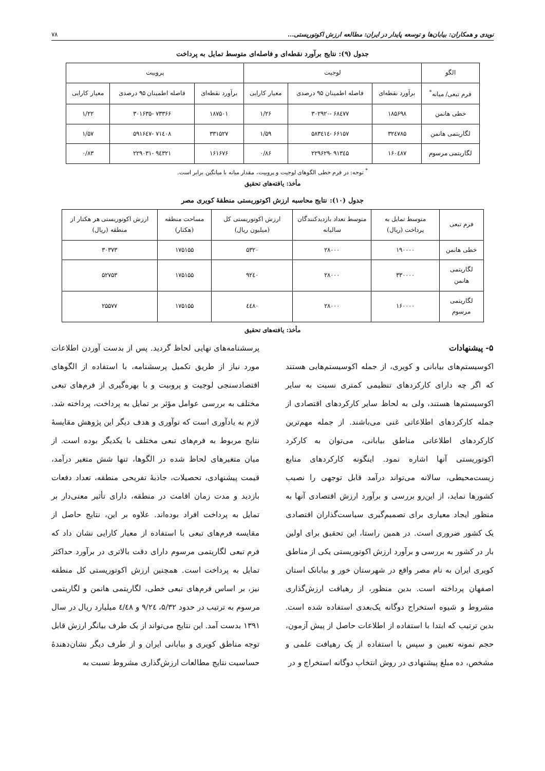نویدی و همکاران: بیابان‌ها و توسعه پایدار در ایران: مطالعه ارزش اکوتوریستی... ۷۸
جدول (۹): نتایج برآورد نقطه‌ای و فاصله‌ای متوسط تمایل به پرداخت
| الگو | لوجیت | | | پروبیت | | |
| --- | --- | --- | --- | --- | --- | --- |
| فرم تبعی/ میانه<sup>*</sup> | برآورد نقطه‌ای | فاصله اطمینان ۹۵ درصدی | معیار کارایی | برآورد نقطه‌ای | فاصله اطمینان ۹۵ درصدی | معیار کارایی |
| خطی هانمن | ۱۸۵۶۹۸ | ۶۸٤۷۷ -۳۰۲۹۲۰ | ۱/۲۶ | ۱۸۷۵۰۱ | ۷۳۳۶۶ -۳۰۱۶۳۵ | ۱/۲۲ |
| لگاریتمی هانمن | ۳۲٤۷۸۵ | ۶۶۱۵۷ -۵۸۳٤۱٤ | ۱/۵۹ | ۳۳۱۵۲۷ | ۷۱٤۰۸ -۵۹۱۶٤۷ | ۱/۵۷ |
| لگاریتمی مرسوم | ۱۶۰٤۸۷ | ۹۱۳٤۵ -۲۲۹۶۲۹ | ۰/۸۶ | ۱۶۱۶۷۶ | ۹٤۳۲۱ -۲۲۹۰۳۱ | ۰/۸۳ |
<sup>*</sup> توجه: در فرم خطی الگوهای لوجیت و پروبیت، مقدار میانه با میانگین برابر است.
مأخذ: یافته‌های تحقیق
جدول (۱۰): نتایج محاسبه ارزش اکوتوریستی منطقهٔ کویری مصر
| فرم تبعی | متوسط تمایل به پرداخت (ریال) | متوسط تعداد بازدیدکنندگان سالیانه | ارزش اکوتوریستی کل (میلیون ریال) | مساحت منطقه (هکتار) | ارزش اکوتوریستی هر هکتار از منطقه (ریال) |
| --- | --- | --- | --- | --- | --- |
| خطی هانمن | ۱۹۰۰۰۰ | ۲۸۰۰۰ | ۵۳۲۰ | ۱۷۵۱۵۵ | ۳۰۳۷۳ |
| لگاریتمی هانمن | ۳۳۰۰۰۰ | ۲۸۰۰۰ | ۹۲٤۰ | ۱۷۵۱۵۵ | ۵۲۷۵۳ |
| لگاریتمی مرسوم | ۱۶۰۰۰۰ | ۲۸۰۰۰ | ٤٤۸۰ | ۱۷۵۱۵۵ | ۲۵۵۷۷ |
مأخذ: یافته‌های تحقیق
۵- پیشنهادات
اکوسیستم‌های بیابانی و کویری، از جمله اکوسیستم‌هایی هستند که اگر چه دارای کارکردهای تنظیمی کمتری نسبت به سایر اکوسیستم‌ها هستند، ولی به لحاظ سایر کارکردهای اقتصادی از جمله کارکردهای اطلاعاتی غنی می‌باشند. از جمله مهم‌ترین کارکردهای اطلاعاتی مناطق بیابانی، می‌توان به کارکرد اکوتوریستی آنها اشاره نمود. اینگونه کارکردهای منابع زیست‌محیطی، سالانه می‌تواند درآمد قابل توجهی را نصیب کشورها نماید، از این‌رو بررسی و برآورد ارزش اقتصادی آنها به منظور ایجاد معیاری برای تصمیم‌گیری سیاست‌گذاران اقتصادی یک کشور ضروری است. در همین راستا، این تحقیق برای اولین بار در کشور به بررسی و برآورد ارزش اکوتوریستی یکی از مناطق کویری ایران به نام مصر واقع در شهرستان خور و بیابانک استان اصفهان پرداخته است. بدین منظور، از رهیافت ارزش‌گذاری مشروط و شیوه استخراج دوگانه یک‌بعدی استفاده شده است. بدین ترتیب که ابتدا با استفاده از اطلاعات حاصل از پیش آزمون، حجم نمونه تعیین و سپس با استفاده از یک رهیافت علمی و مشخص، ده مبلغ پیشنهادی در روش انتخاب دوگانه استخراج و در
پرسشنامه‌های نهایی لحاظ گردید. پس از بدست آوردن اطلاعات مورد نیاز از طریق تکمیل پرسشنامه، با استفاده از الگوهای اقتصادسنجی لوجیت و پروبیت و با بهره‌گیری از فرم‌های تبعی مختلف به بررسی عوامل مؤثر بر تمایل به پرداخت، پرداخته شد. لازم به یادآوری است که نوآوری و هدف دیگر این پژوهش مقایسهٔ نتایج مربوط به فرم‌های تبعی مختلف با یکدیگر بوده است. از میان متغیرهای لحاظ شده در الگوها، تنها شش متغیر درآمد، قیمت پیشنهادی، تحصیلات، جاذبهٔ تفریحی منطقه، تعداد دفعات بازدید و مدت زمان اقامت در منطقه، دارای تأثیر معنی‌دار بر تمایل به پرداخت افراد بوده‌اند. علاوه بر این، نتایج حاصل از مقایسه فرم‌های تبعی با استفاده از معیار کارایی نشان داد که فرم تبعی لگاریتمی مرسوم دارای دقت بالاتری در برآورد حداکثر تمایل به پرداخت است. همچنین ارزش اکوتوریستی کل منطقه نیز، بر اساس فرم‌های تبعی خطی، لگاریتمی هانمن و لگاریتمی مرسوم به ترتیب در حدود ۵/۳۲، ۹/۲٤ و ٤/٤۸ میلیارد ریال در سال ۱۳۹۱ بدست آمد. این نتایج می‌تواند از یک طرف بیانگر ارزش قابل توجه مناطق کویری و بیابانی ایران و از طرف دیگر نشان‌دهندهٔ حساسیت نتایج مطالعات ارزش‌گذاری مشروط نسبت به